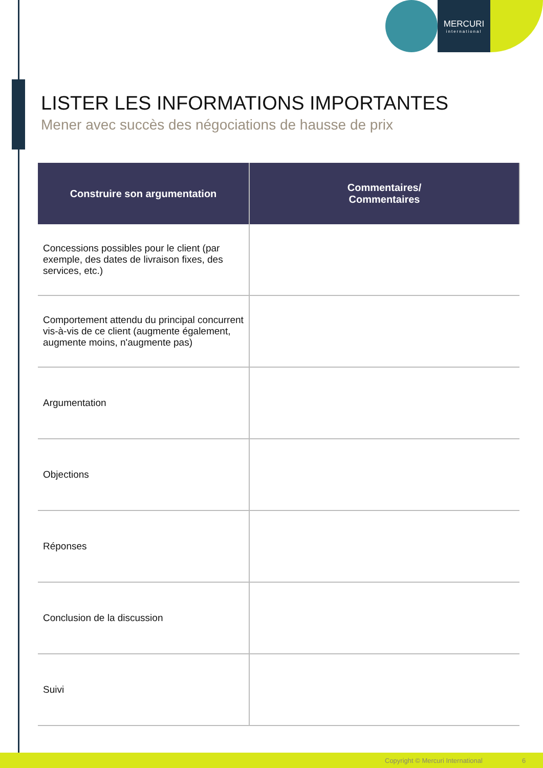MERCURI
international
LISTER LES INFORMATIONS IMPORTANTES
Mener avec succès des négociations de hausse de prix
| Construire son argumentation | Commentaires/ Commentaires |
| --- | --- |
| Concessions possibles pour le client (par exemple, des dates de livraison fixes, des services, etc.) | |
| Comportement attendu du principal concurrent vis-à-vis de ce client (augmente également, augmente moins, n'augmente pas) | |
| Argumentation | |
| Objections | |
| Réponses | |
| Conclusion de la discussion | |
| Suivi | |
Copyright © Mercuri International 6